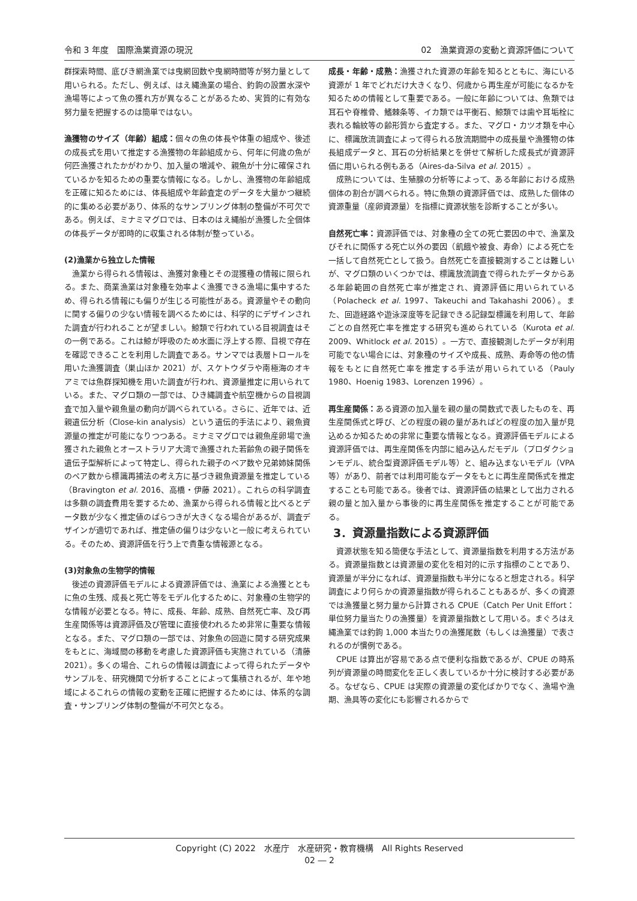令和 3 年度　国際漁業資源の現況 02　漁業資源の変動と資源評価について
群探索時間、底びき網漁業では曳網回数や曳網時間等が努力量として用いられる。ただし、例えば、はえ縄漁業の場合、釣鉤の設置水深や漁場等によって魚の獲れ方が異なることがあるため、実質的に有効な努力量を把握するのは簡単ではない。
漁獲物のサイズ（年齢）組成：個々の魚の体長や体重の組成や、後述の成長式を用いて推定する漁獲物の年齢組成から、何年に何歳の魚が何匹漁獲されたかがわかり、加入量の増減や、親魚が十分に確保されているかを知るための重要な情報になる。しかし、漁獲物の年齢組成を正確に知るためには、体長組成や年齢査定のデータを大量かつ継続的に集める必要があり、体系的なサンプリング体制の整備が不可欠である。例えば、ミナミマグロでは、日本のはえ縄船が漁獲した全個体の体長データが即時的に収集される体制が整っている。
(2)漁業から独立した情報
漁業から得られる情報は、漁獲対象種とその混獲種の情報に限られる。また、商業漁業は対象種を効率よく漁獲できる漁場に集中するため、得られる情報にも偏りが生じる可能性がある。資源量やその動向に関する偏りの少ない情報を調べるためには、科学的にデザインされた調査が行われることが望ましい。鯨類で行われている目視調査はその一例である。これは鯨が呼吸のため水面に浮上する際、目視で存在を確認できることを利用した調査である。サンマでは表層トロールを用いた漁獲調査（巣山ほか 2021）が、スケトウダラや南極海のオキアミでは魚群探知機を用いた調査が行われ、資源量推定に用いられている。また、マグロ類の一部では、ひき縄調査や航空機からの目視調査で加入量や親魚量の動向が調べられている。さらに、近年では、近親遺伝分析（Close-kin analysis）という遺伝的手法により、親魚資源量の推定が可能になりつつある。ミナミマグロでは親魚産卵場で漁獲された親魚とオーストラリア大湾で漁獲された若齢魚の親子関係を遺伝子型解析によって特定し、得られた親子のペア数や兄弟姉妹関係のペア数から標識再捕法の考え方に基づき親魚資源量を推定している（Bravington et al. 2016、高橋・伊藤 2021）。これらの科学調査は多額の調査費用を要するため、漁業から得られる情報と比べるとデータ数が少なく推定値のばらつきが大きくなる場合があるが、調査デザインが適切であれば、推定値の偏りは少ないと一般に考えられている。そのため、資源評価を行う上で貴重な情報源となる。
(3)対象魚の生物学的情報
後述の資源評価モデルによる資源評価では、漁業による漁獲とともに魚の生残、成長と死亡等をモデル化するために、対象種の生物学的な情報が必要となる。特に、成長、年齢、成熟、自然死亡率、及び再生産関係等は資源評価及び管理に直接使われるため非常に重要な情報となる。また、マグロ類の一部では、対象魚の回遊に関する研究成果をもとに、海域間の移動を考慮した資源評価も実施されている（清藤 2021）。多くの場合、これらの情報は調査によって得られたデータやサンプルを、研究機関で分析することによって集積されるが、年や地域によるこれらの情報の変動を正確に把握するためには、体系的な調査・サンプリング体制の整備が不可欠となる。
成長・年齢・成熟：漁獲された資源の年齢を知るとともに、海にいる資源が 1 年でどれだけ大きくなり、何歳から再生産が可能になるかを知るための情報として重要である。一般に年齢については、魚類では耳石や脊椎骨、鰭棘条等、イカ類では平衡石、鯨類では歯や耳垢栓に表れる輪紋等の齢形質から査定する。また、マグロ・カツオ類を中心に、標識放流調査によって得られる放流期間中の成長量や漁獲物の体長組成データと、耳石の分析結果とを併せて解析した成長式が資源評価に用いられる例もある（Aires-da-Silva et al. 2015）。
成熟については、生殖腺の分析等によって、ある年齢における成熟個体の割合が調べられる。特に魚類の資源評価では、成熟した個体の資源重量（産卵資源量）を指標に資源状態を診断することが多い。
自然死亡率：資源評価では、対象種の全ての死亡要因の中で、漁業及びそれに関係する死亡以外の要因（飢餓や被食、寿命）による死亡を一括して自然死亡として扱う。自然死亡を直接観測することは難しいが、マグロ類のいくつかでは、標識放流調査で得られたデータからある年齢範囲の自然死亡率が推定され、資源評価に用いられている（Polacheck et al. 1997、Takeuchi and Takahashi 2006）。また、回遊経路や遊泳深度等を記録できる記録型標識を利用して、年齢ごとの自然死亡率を推定する研究も進められている（Kurota et al. 2009、Whitlock et al. 2015）。一方で、直接観測したデータが利用可能でない場合には、対象種のサイズや成長、成熟、寿命等の他の情報をもとに自然死亡率を推定する手法が用いられている（Pauly 1980、Hoenig 1983、Lorenzen 1996）。
再生産関係：ある資源の加入量を親の量の関数式で表したものを、再生産関係式と呼び、どの程度の親の量があればどの程度の加入量が見込めるか知るための非常に重要な情報となる。資源評価モデルによる資源評価では、再生産関係を内部に組み込んだモデル（プロダクションモデル、統合型資源評価モデル等）と、組み込まないモデル（VPA 等）があり、前者では利用可能なデータをもとに再生産関係式を推定することも可能である。後者では、資源評価の結果として出力される親の量と加入量から事後的に再生産関係を推定することが可能である。
3．資源量指数による資源評価
資源状態を知る簡便な手法として、資源量指数を利用する方法がある。資源量指数とは資源量の変化を相対的に示す指標のことであり、資源量が半分になれば、資源量指数も半分になると想定される。科学調査により何らかの資源量指数が得られることもあるが、多くの資源では漁獲量と努力量から計算される CPUE（Catch Per Unit Effort：単位努力量当たりの漁獲量）を資源量指数として用いる。まぐろはえ縄漁業では釣鉤 1,000 本当たりの漁獲尾数（もしくは漁獲量）で表されるのが慣例である。
CPUE は算出が容易である点で便利な指数であるが、CPUE の時系列が資源量の時間変化を正しく表しているか十分に検討する必要がある。なぜなら、CPUE は実際の資源量の変化ばかりでなく、漁場や漁期、漁具等の変化にも影響されるからで
Copyright (C) 2022　水産庁　水産研究・教育機構　All Rights Reserved
02 ― 2